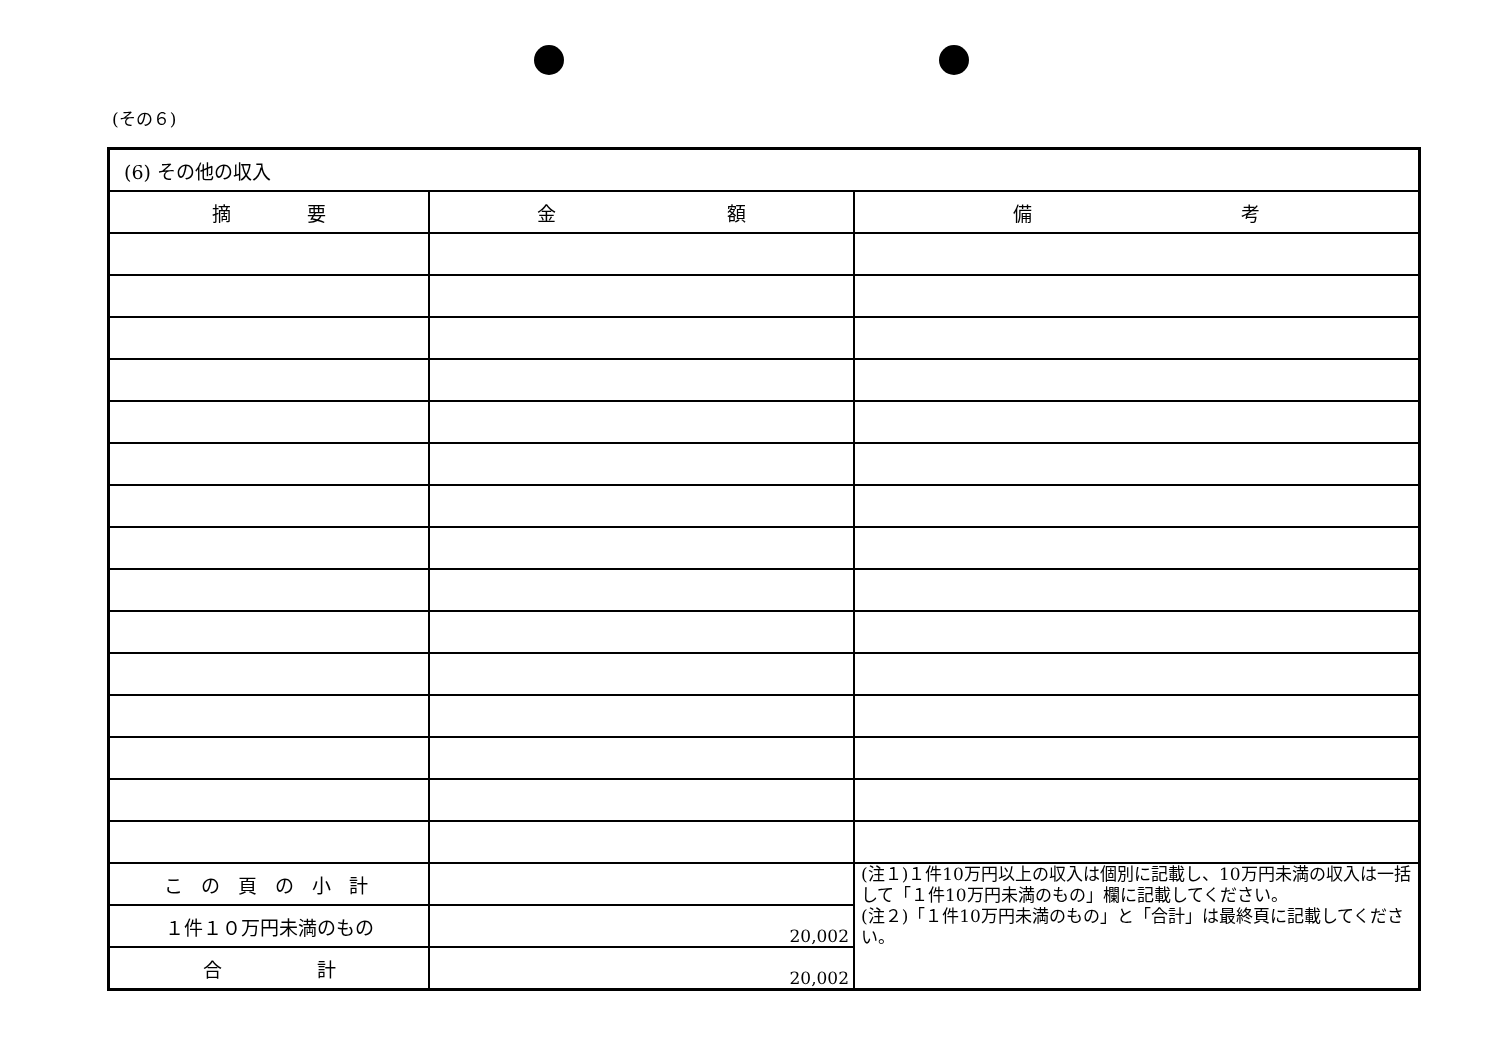(その６)
| (6) その他の収入 | | |
| 摘 要 | 金 額 | 備 考 |
| こ の 頁 の 小 計 | | (注１)１件10万円以上の収入は個別に記載し、10万円未満の収入は一括して「１件10万円未満のもの」欄に記載してください。 (注２)「１件10万円未満のもの」と「合計」は最終頁に記載してください。 |
| １件１０万円未満のもの | 20,002 | |
| 合 計 | 20,002 | |